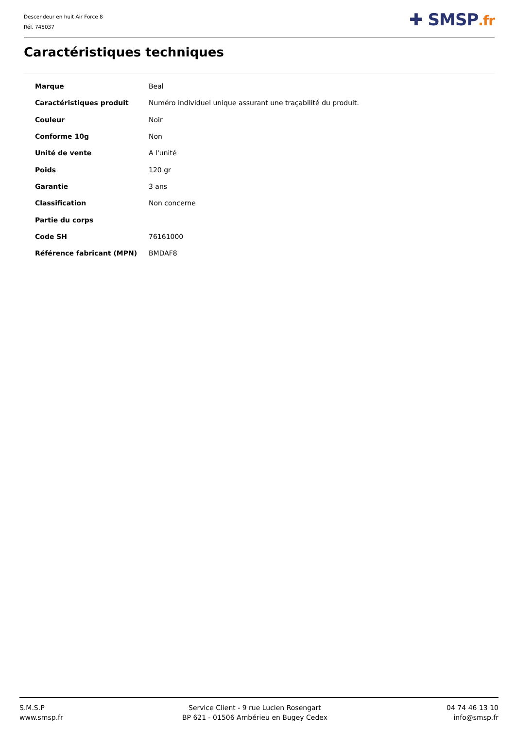Descendeur en huit Air Force 8
Réf. 745037
✚ SMSP.fr
Caractéristiques techniques
| Marque | Beal |
| Caractéristiques produit | Numéro individuel unique assurant une traçabilité du produit. |
| Couleur | Noir |
| Conforme 10g | Non |
| Unité de vente | A l'unité |
| Poids | 120 gr |
| Garantie | 3 ans |
| Classification | Non concerne |
| Partie du corps | |
| Code SH | 76161000 |
| Référence fabricant (MPN) | BMDAF8 |
S.M.S.P
www.smsp.fr
Service Client - 9 rue Lucien Rosengart
BP 621 - 01506 Ambérieu en Bugey Cedex
04 74 46 13 10
info@smsp.fr